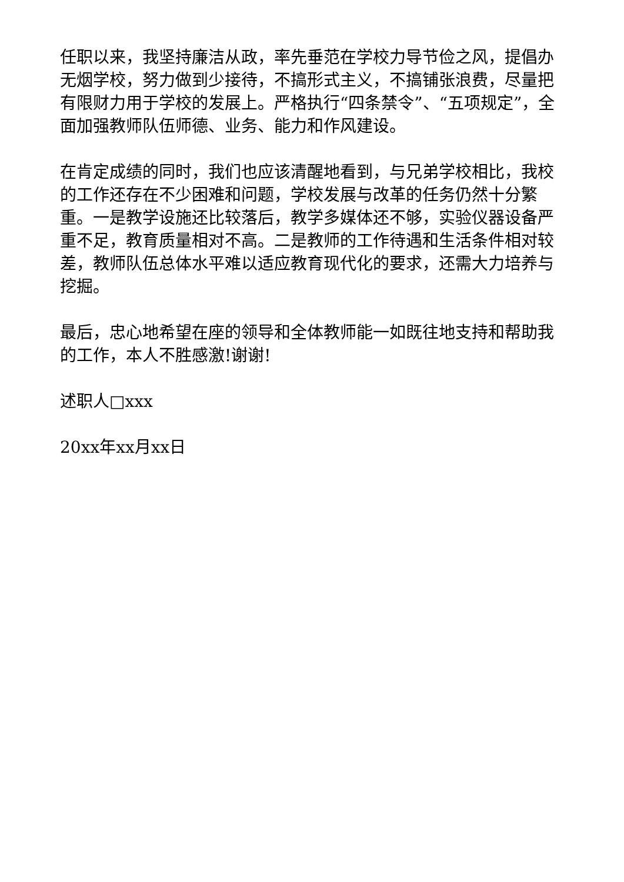任职以来，我坚持廉洁从政，率先垂范在学校力导节俭之风，提倡办无烟学校，努力做到少接待，不搞形式主义，不搞铺张浪费，尽量把有限财力用于学校的发展上。严格执行“四条禁令”、“五项规定”，全面加强教师队伍师德、业务、能力和作风建设。
在肯定成绩的同时，我们也应该清醒地看到，与兄弟学校相比，我校的工作还存在不少困难和问题，学校发展与改革的任务仍然十分繁重。一是教学设施还比较落后，教学多媒体还不够，实验仪器设备严重不足，教育质量相对不高。二是教师的工作待遇和生活条件相对较差，教师队伍总体水平难以适应教育现代化的要求，还需大力培养与挖掘。
最后，忠心地希望在座的领导和全体教师能一如既往地支持和帮助我的工作，本人不胜感激!谢谢!
述职人□xxx
20xx年xx月xx日